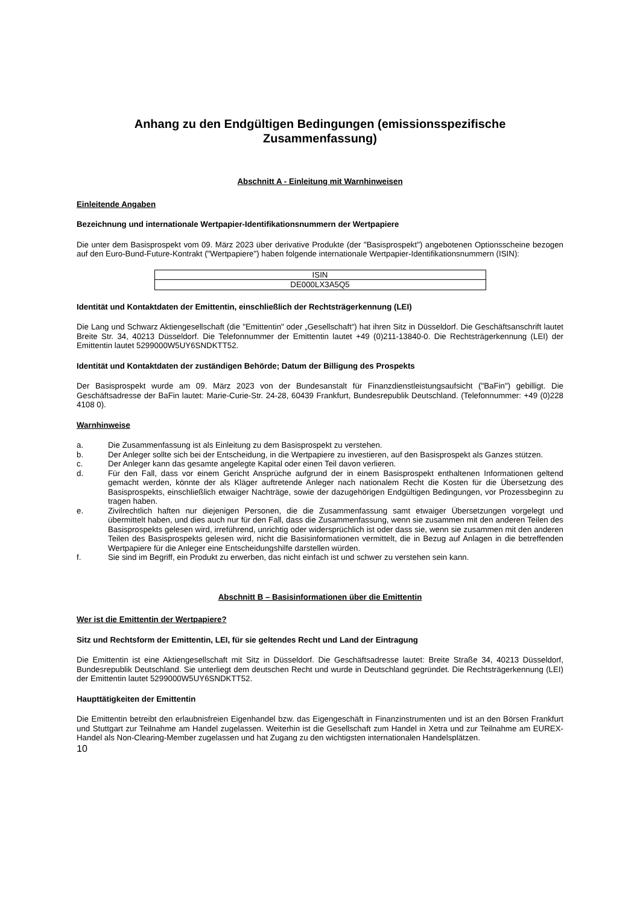Anhang zu den Endgültigen Bedingungen (emissionsspezifische Zusammenfassung)
Abschnitt A - Einleitung mit Warnhinweisen
Einleitende Angaben
Bezeichnung und internationale Wertpapier-Identifikationsnummern der Wertpapiere
Die unter dem Basisprospekt vom 09. März 2023 über derivative Produkte (der "Basisprospekt") angebotenen Optionsscheine bezogen auf den Euro-Bund-Future-Kontrakt ("Wertpapiere") haben folgende internationale Wertpapier-Identifikationsnummern (ISIN):
| ISIN |
| DE000LX3A5Q5 |
Identität und Kontaktdaten der Emittentin, einschließlich der Rechtsträgerkennung (LEI)
Die Lang und Schwarz Aktiengesellschaft (die "Emittentin" oder „Gesellschaft“) hat ihren Sitz in Düsseldorf. Die Geschäftsanschrift lautet Breite Str. 34, 40213 Düsseldorf. Die Telefonnummer der Emittentin lautet +49 (0)211-13840-0. Die Rechtsträgerkennung (LEI) der Emittentin lautet 5299000W5UY6SNDKTT52.
Identität und Kontaktdaten der zuständigen Behörde; Datum der Billigung des Prospekts
Der Basisprospekt wurde am 09. März 2023 von der Bundesanstalt für Finanzdienstleistungsaufsicht ("BaFin") gebilligt. Die Geschäftsadresse der BaFin lautet: Marie-Curie-Str. 24-28, 60439 Frankfurt, Bundesrepublik Deutschland. (Telefonnummer: +49 (0)228 4108 0).
Warnhinweise
a. Die Zusammenfassung ist als Einleitung zu dem Basisprospekt zu verstehen.
b. Der Anleger sollte sich bei der Entscheidung, in die Wertpapiere zu investieren, auf den Basisprospekt als Ganzes stützen.
c. Der Anleger kann das gesamte angelegte Kapital oder einen Teil davon verlieren.
d. Für den Fall, dass vor einem Gericht Ansprüche aufgrund der in einem Basisprospekt enthaltenen Informationen geltend gemacht werden, könnte der als Kläger auftretende Anleger nach nationalem Recht die Kosten für die Übersetzung des Basisprospekts, einschließlich etwaiger Nachträge, sowie der dazugehörigen Endgültigen Bedingungen, vor Prozessbeginn zu tragen haben.
e. Zivilrechtlich haften nur diejenigen Personen, die die Zusammenfassung samt etwaiger Übersetzungen vorgelegt und übermittelt haben, und dies auch nur für den Fall, dass die Zusammenfassung, wenn sie zusammen mit den anderen Teilen des Basisprospekts gelesen wird, irreführend, unrichtig oder widersprüchlich ist oder dass sie, wenn sie zusammen mit den anderen Teilen des Basisprospekts gelesen wird, nicht die Basisinformationen vermittelt, die in Bezug auf Anlagen in die betreffenden Wertpapiere für die Anleger eine Entscheidungshilfe darstellen würden.
f. Sie sind im Begriff, ein Produkt zu erwerben, das nicht einfach ist und schwer zu verstehen sein kann.
Abschnitt B – Basisinformationen über die Emittentin
Wer ist die Emittentin der Wertpapiere?
Sitz und Rechtsform der Emittentin, LEI, für sie geltendes Recht und Land der Eintragung
Die Emittentin ist eine Aktiengesellschaft mit Sitz in Düsseldorf. Die Geschäftsadresse lautet: Breite Straße 34, 40213 Düsseldorf, Bundesrepublik Deutschland. Sie unterliegt dem deutschen Recht und wurde in Deutschland gegründet. Die Rechtsträgerkennung (LEI) der Emittentin lautet 5299000W5UY6SNDKTT52.
Haupttätigkeiten der Emittentin
Die Emittentin betreibt den erlaubnisfreien Eigenhandel bzw. das Eigengeschäft in Finanzinstrumenten und ist an den Börsen Frankfurt und Stuttgart zur Teilnahme am Handel zugelassen. Weiterhin ist die Gesellschaft zum Handel in Xetra und zur Teilnahme am EUREX-Handel als Non-Clearing-Member zugelassen und hat Zugang zu den wichtigsten internationalen Handelsplätzen.
10